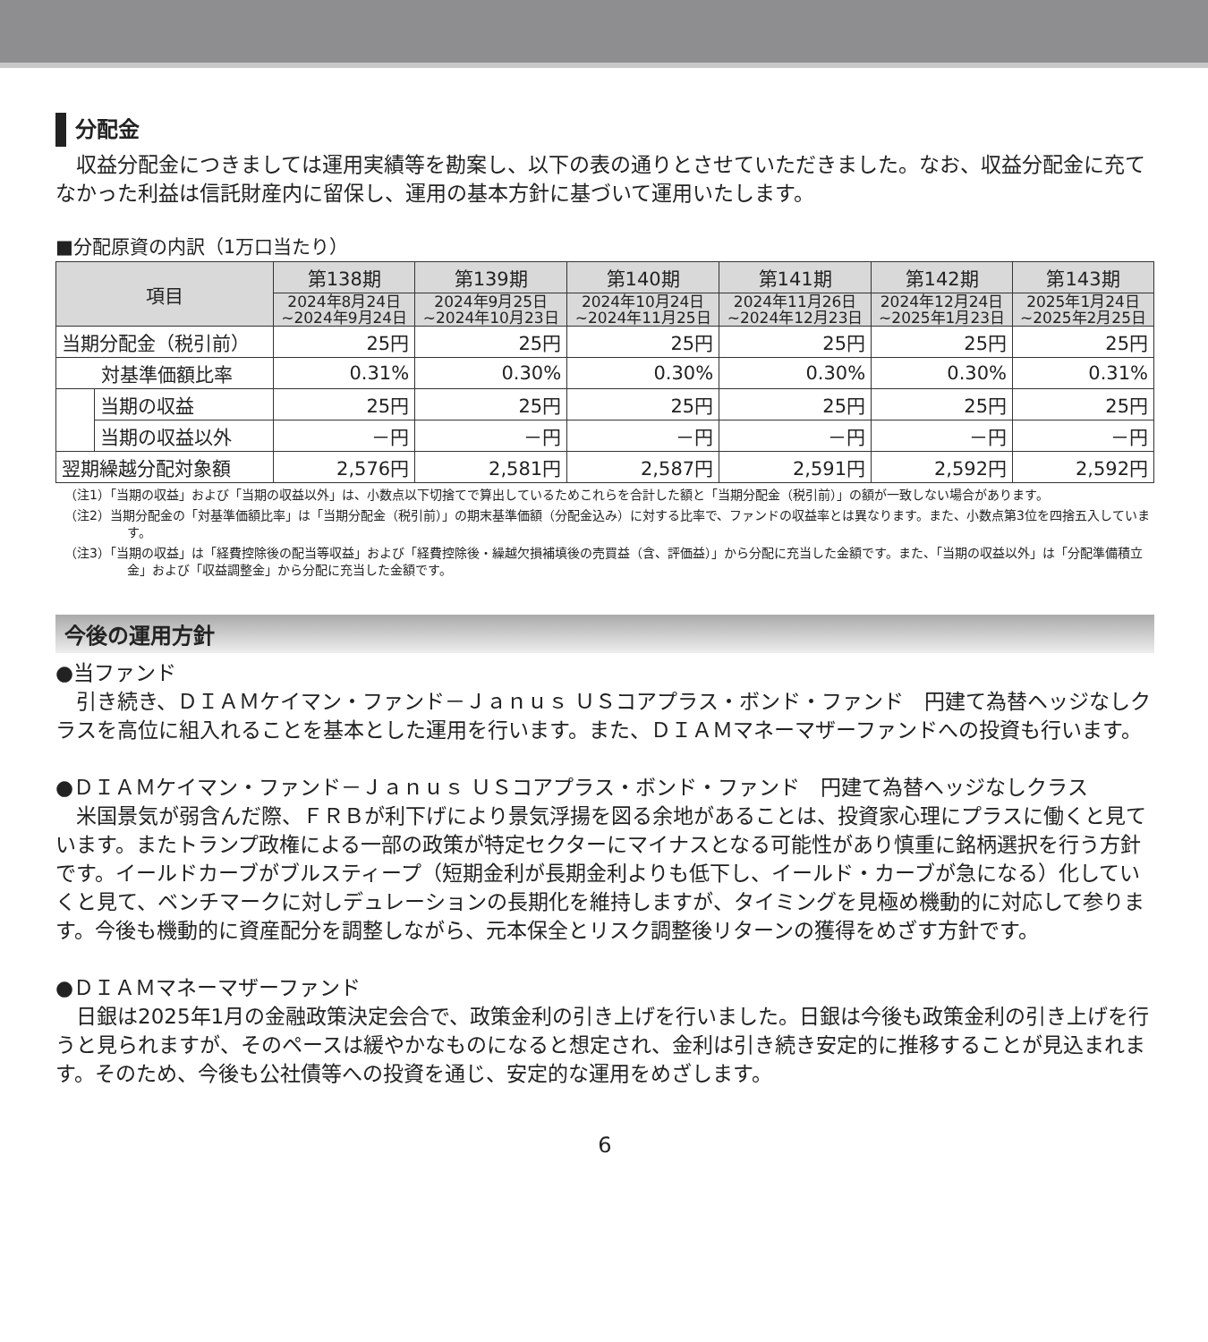分配金
　収益分配金につきましては運用実績等を勘案し、以下の表の通りとさせていただきました。なお、収益分配金に充てなかった利益は信託財産内に留保し、運用の基本方針に基づいて運用いたします。
■分配原資の内訳（1万口当たり）
| 項目 | | 第138期 | 第139期 | 第140期 | 第141期 | 第142期 | 第143期 |
| --- | --- | --- | --- | --- | --- | --- | --- |
| | | 2024年8月24日 ~2024年9月24日 | 2024年9月25日 ~2024年10月23日 | 2024年10月24日 ~2024年11月25日 | 2024年11月26日 ~2024年12月23日 | 2024年12月24日 ~2025年1月23日 | 2025年1月24日 ~2025年2月25日 |
| 当期分配金（税引前） | | 25円 | 25円 | 25円 | 25円 | 25円 | 25円 |
| 対基準価額比率 | | 0.31% | 0.30% | 0.30% | 0.30% | 0.30% | 0.31% |
| | 当期の収益 | 25円 | 25円 | 25円 | 25円 | 25円 | 25円 |
| | 当期の収益以外 | －円 | －円 | －円 | －円 | －円 | －円 |
| 翌期繰越分配対象額 | | 2,576円 | 2,581円 | 2,587円 | 2,591円 | 2,592円 | 2,592円 |
（注1）「当期の収益」および「当期の収益以外」は、小数点以下切捨てで算出しているためこれらを合計した額と「当期分配金（税引前）」の額が一致しない場合があります。
（注2）当期分配金の「対基準価額比率」は「当期分配金（税引前）」の期末基準価額（分配金込み）に対する比率で、ファンドの収益率とは異なります。また、小数点第3位を四捨五入しています。
（注3）「当期の収益」は「経費控除後の配当等収益」および「経費控除後・繰越欠損補填後の売買益（含、評価益）」から分配に充当した金額です。また、「当期の収益以外」は「分配準備積立金」および「収益調整金」から分配に充当した金額です。
今後の運用方針
●当ファンド
　引き続き、ＤＩＡＭケイマン・ファンド－Ｊａｎｕｓ ＵＳコアプラス・ボンド・ファンド　円建て為替ヘッジなしクラスを高位に組入れることを基本とした運用を行います。また、ＤＩＡＭマネーマザーファンドへの投資も行います。
●ＤＩＡＭケイマン・ファンド－Ｊａｎｕｓ ＵＳコアプラス・ボンド・ファンド　円建て為替ヘッジなしクラス
　米国景気が弱含んだ際、ＦＲＢが利下げにより景気浮揚を図る余地があることは、投資家心理にプラスに働くと見ています。またトランプ政権による一部の政策が特定セクターにマイナスとなる可能性があり慎重に銘柄選択を行う方針です。イールドカーブがブルスティープ（短期金利が長期金利よりも低下し、イールド・カーブが急になる）化していくと見て、ベンチマークに対しデュレーションの長期化を維持しますが、タイミングを見極め機動的に対応して参ります。今後も機動的に資産配分を調整しながら、元本保全とリスク調整後リターンの獲得をめざす方針です。
●ＤＩＡＭマネーマザーファンド
　日銀は2025年1月の金融政策決定会合で、政策金利の引き上げを行いました。日銀は今後も政策金利の引き上げを行うと見られますが、そのペースは緩やかなものになると想定され、金利は引き続き安定的に推移することが見込まれます。そのため、今後も公社債等への投資を通じ、安定的な運用をめざします。
6